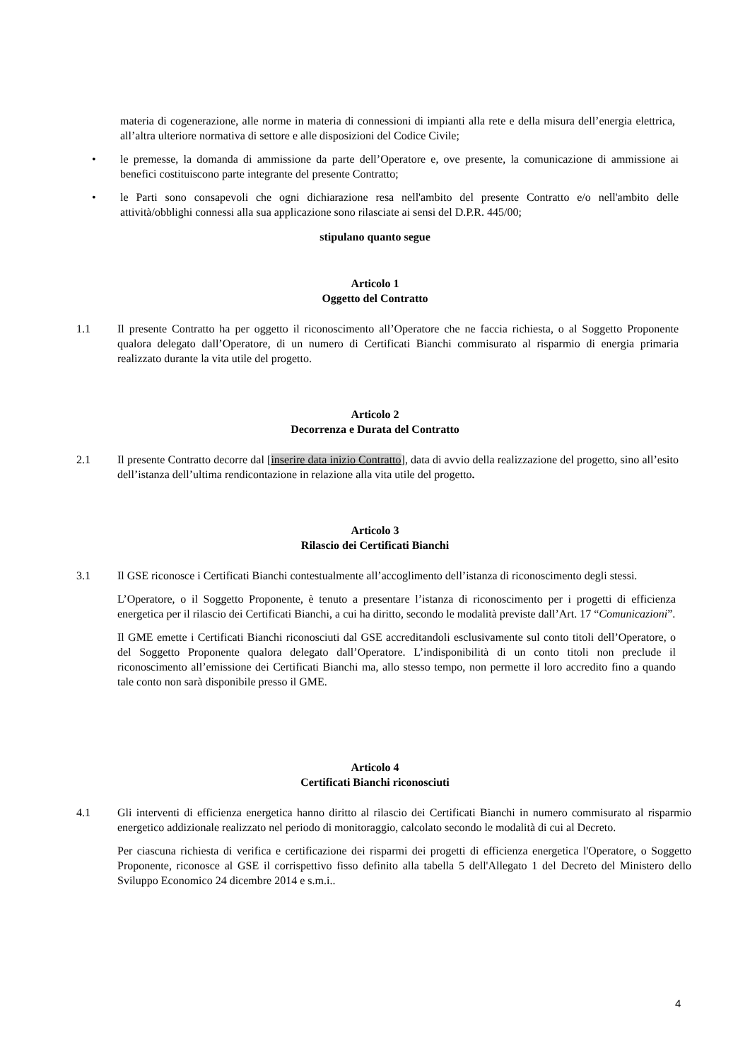materia di cogenerazione, alle norme in materia di connessioni di impianti alla rete e della misura dell’energia elettrica, all’altra ulteriore normativa di settore e alle disposizioni del Codice Civile;
• le premesse, la domanda di ammissione da parte dell’Operatore e, ove presente, la comunicazione di ammissione ai benefici costituiscono parte integrante del presente Contratto;
• le Parti sono consapevoli che ogni dichiarazione resa nell'ambito del presente Contratto e/o nell'ambito delle attività/obblighi connessi alla sua applicazione sono rilasciate ai sensi del D.P.R. 445/00;
stipulano quanto segue
Articolo 1
Oggetto del Contratto
1.1 Il presente Contratto ha per oggetto il riconoscimento all’Operatore che ne faccia richiesta, o al Soggetto Proponente qualora delegato dall’Operatore, di un numero di Certificati Bianchi commisurato al risparmio di energia primaria realizzato durante la vita utile del progetto.
Articolo 2
Decorrenza e Durata del Contratto
2.1 Il presente Contratto decorre dal [inserire data inizio Contratto], data di avvio della realizzazione del progetto, sino all’esito dell’istanza dell’ultima rendicontazione in relazione alla vita utile del progetto.
Articolo 3
Rilascio dei Certificati Bianchi
3.1 Il GSE riconosce i Certificati Bianchi contestualmente all’accoglimento dell’istanza di riconoscimento degli stessi.
L’Operatore, o il Soggetto Proponente, è tenuto a presentare l’istanza di riconoscimento per i progetti di efficienza energetica per il rilascio dei Certificati Bianchi, a cui ha diritto, secondo le modalità previste dall’Art. 17 “Comunicazioni”.
Il GME emette i Certificati Bianchi riconosciuti dal GSE accreditandoli esclusivamente sul conto titoli dell’Operatore, o del Soggetto Proponente qualora delegato dall’Operatore. L’indisponibilità di un conto titoli non preclude il riconoscimento all’emissione dei Certificati Bianchi ma, allo stesso tempo, non permette il loro accredito fino a quando tale conto non sarà disponibile presso il GME.
Articolo 4
Certificati Bianchi riconosciuti
4.1 Gli interventi di efficienza energetica hanno diritto al rilascio dei Certificati Bianchi in numero commisurato al risparmio energetico addizionale realizzato nel periodo di monitoraggio, calcolato secondo le modalità di cui al Decreto.
Per ciascuna richiesta di verifica e certificazione dei risparmi dei progetti di efficienza energetica l'Operatore, o Soggetto Proponente, riconosce al GSE il corrispettivo fisso definito alla tabella 5 dell'Allegato 1 del Decreto del Ministero dello Sviluppo Economico 24 dicembre 2014 e s.m.i..
4